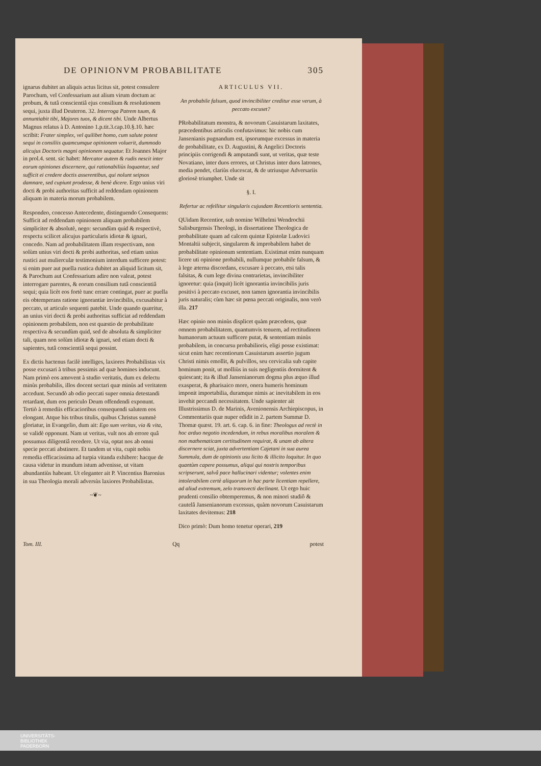DE OPINIONVM PROBABILITATE 305
ignarus dubitet an aliquis actus licitus sit, potest consulere Parochum, vel Confessarium aut alium virum doctum ac probum, & tutâ conscientiâ ejus consilium & resolutionem sequi, juxta illud Deuteron. 32. Interroga Patrem tuum, & annuntiabit tibi, Majores tuos, & dicent tibi. Unde Albertus Magnus relatus à D. Antonino 1.p.tit.3.cap.10.§.10. hæc scribit: Frater simplex, vel quilibet homo, cum salute potest sequi in consiliis quamcumque opinionem voluerit, dummodo alicujus Doctoris magni opinionem sequatur. Et Joannes Major in prol.4. sent. sic habet: Mercator autem & rudis nescit inter eorum opiniones discernere, qui rationabiliùs loquantur, sed sufficit ei credere doctis asserentibus, qui nolunt seipsos damnare, sed cupiunt prodesse, & benè dicere. Ergo unius viri docti & probi authoritas sufficit ad reddendam opinionem aliquam in materia morum probabilem.
Respondeo, concesso Antecedente, distinguendo Consequens: Sufficit ad reddendam opinionem aliquam probabilem simpliciter & absolutè, nego: secundùm quid & respectivè, respectu scilicet alicujus particularis idiotæ & ignari, concedo. Nam ad probabilitatem illam respectivam, non solùm unius viri docti & probi authoritas, sed etiam unius rustici aut mulierculæ testimonium interdum sufficere potest: si enim puer aut puella rustica dubitet an aliquid licitum sit, & Parochum aut Confessarium adire non valeat, potest interrogare parentes, & eorum consilium tutâ conscientiâ sequi; quia licèt eos fortè tunc errare contingat, puer ac puella eis obtemperans ratione ignorantiæ invincibilis, excusabitur à peccato, ut articulo sequenti patebit. Unde quando quæritur, an unius viri docti & probi authoritas sufficiat ad reddendam opinionem probabilem, non est quæstio de probabilitate respectiva & secundùm quid, sed de absoluta & simpliciter tali, quam non solùm idiotæ & ignari, sed etiam docti & sapientes, tutâ conscientiâ sequi possint.
Ex dictis hactenus facilè intelliges, laxiores Probabilistas vix posse excusari à tribus pessimis ad quæ homines inducunt. Nam primò eos amovent à studio veritatis, dum ex delectu minùs probabilis, illos docent sectari quæ minùs ad veritatem accedunt. Secundò ab odio peccati super omnia detestandi retardant, dum eos periculo Deum offendendi exponunt. Tertiò à remediis efficacioribus consequendi salutem eos elongant. Atque his tribus titulis, quibus Christus summè gloriatur, in Evangelio, dum ait: Ego sum veritas, via & vita, se validè opponunt. Nam ut veritas, vult nos ab errore quâ possumus diligentiâ recedere. Ut via, optat nos ab omni specie peccati abstinere. Et tandem ut vita, cupit nobis remedia efficacissima ad turpia vitanda exhibere: hacque de causa videtur in mundum istum advenisse, ut vitam abundantiùs habeant. Ut eleganter ait P. Vincentius Baronius in sua Theologia morali adversùs laxiores Probabilistas.
~❦~
ARTICULUS VII.
An probabile falsum, quod invincibiliter creditur esse verum, à peccato excuset?
PRobabilitatum monstra, & novorum Casuistarum laxitates, præcedentibus articulis confutavimus: hic nobis cum Jansenianis pugnandum est, ipsorumque excessus in materia de probabilitate, ex D. Augustini, & Angelici Doctoris principiis corrigendi & amputandi sunt, ut veritas, quæ teste Novatiano, inter duos errores, ut Christus inter duos latrones, media pendet, clariùs elucescat, & de utriusque Adversariis gloriosè triumphet. Unde sit
§. I.
Refertur ac refellitur singularis cujusdam Recentioris sententia.
QUidam Recentior, sub nomine Wilhelmi Wendrochii Salisburgensis Theologi, in dissertatione Theologica de probabilitate quam ad calcem quintæ Epistolæ Ludovici Montaltii subjecit, singularem & improbabilem habet de probabilitate opinionum sententiam. Existimat enim nunquam licere uti opinione probabili, nullumque probabile falsum, & à lege æterna discordans, excusare à peccato, etsi talis falsitas, & cum lege divina contrarietas, invincibiliter ignoretur: quia (inquit) licèt ignorantia invincibilis juris positivi à peccato excuset, non tamen ignorantia invincibilis juris naturalis; cùm hæc sit pœna peccati originalis, non verò illa. 217
Hæc opinio non minùs displicet quàm præcedens, quæ omnem probabilitatem, quantumvis tenuem, ad rectitudinem humanorum actuum sufficere putat, & sententiam minùs probabilem, in concursu probabilioris, eligi posse existimat: sicut enim hæc recentiorum Casuistarum assertio jugum Christi nimis emollit, & pulvillos, seu cervicalia sub capite hominum ponit, ut molliùs in suis negligentiis dormitent & quiescant; ita & illud Jansenianorum dogma plus æquo illud exasperat, & pharisaico more, onera humeris hominum imponit importabilia, duramque nimis ac inevitabilem in eos invehit peccandi necessitatem. Unde sapienter ait Illustrissimus D. de Marinis, Avenionensis Archiepiscopus, in Commentariis quæ nuper edidit in 2. partem Summæ D. Thomæ quæst. 19. art. 6. cap. 6. in fine: Theologus ad rectè in hoc arduo negotio incedendum, in rebus moralibus moralem & non mathematicam certitudinem requirat, & unam ab altera discernere sciat, juxta advertentiam Cajetani in sua aurea Summula, dum de opinionis usu licito & illicito loquitur. In quo quantùm capere possumus, aliqui qui nostris temporibus scripserunt, salvâ pace hallucinari videntur; volentes enim intolerabilem certè aliquorum in hac parte licentiam repellere, ad aliud extremum, zelo transvecti declinant. Ut ergo huic prudenti consilio obtemperemus, & non minori studiô & cautelâ Jansenianorum excessus, quàm novorum Casuistarum laxitates devitemus: 218
Dico primò: Dum homo tenetur operari, 219
Tom. III. Qq potest
UNIVERSITÄTS-
BIBLIOTHEK
PADERBORN